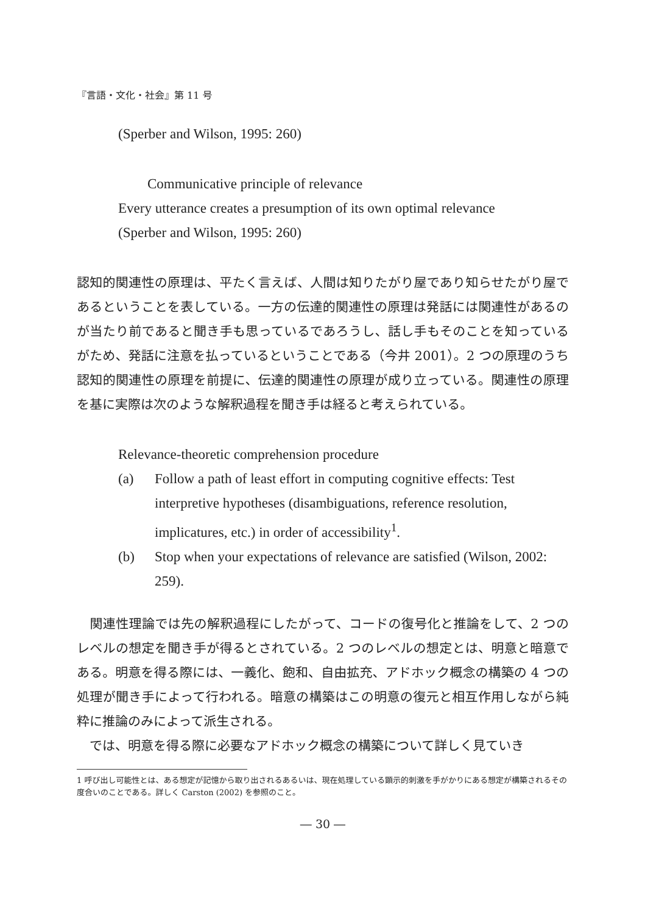『言語・文化・社会』第 11 号
(Sperber and Wilson, 1995: 260)
Communicative principle of relevance
Every utterance creates a presumption of its own optimal relevance
(Sperber and Wilson, 1995: 260)
認知的関連性の原理は、平たく言えば、人間は知りたがり屋であり知らせたがり屋であるということを表している。一方の伝達的関連性の原理は発話には関連性があるのが当たり前であると聞き手も思っているであろうし、話し手もそのことを知っているがため、発話に注意を払っているということである（今井 2001）。2 つの原理のうち認知的関連性の原理を前提に、伝達的関連性の原理が成り立っている。関連性の原理を基に実際は次のような解釈過程を聞き手は経ると考えられている。
Relevance-theoretic comprehension procedure
(a) Follow a path of least effort in computing cognitive effects: Test interpretive hypotheses (disambiguations, reference resolution, implicatures, etc.) in order of accessibility<sup>1</sup>.
(b) Stop when your expectations of relevance are satisfied (Wilson, 2002: 259).
　関連性理論では先の解釈過程にしたがって、コードの復号化と推論をして、2 つのレベルの想定を聞き手が得るとされている。2 つのレベルの想定とは、明意と暗意である。明意を得る際には、一義化、飽和、自由拡充、アドホック概念の構築の 4 つの処理が聞き手によって行われる。暗意の構築はこの明意の復元と相互作用しながら純粋に推論のみによって派生される。
　では、明意を得る際に必要なアドホック概念の構築について詳しく見ていき
1 呼び出し可能性とは、ある想定が記憶から取り出されるあるいは、現在処理している顕示的刺激を手がかりにある想定が構築されるその度合いのことである。詳しく Carston (2002) を参照のこと。
― 30 ―